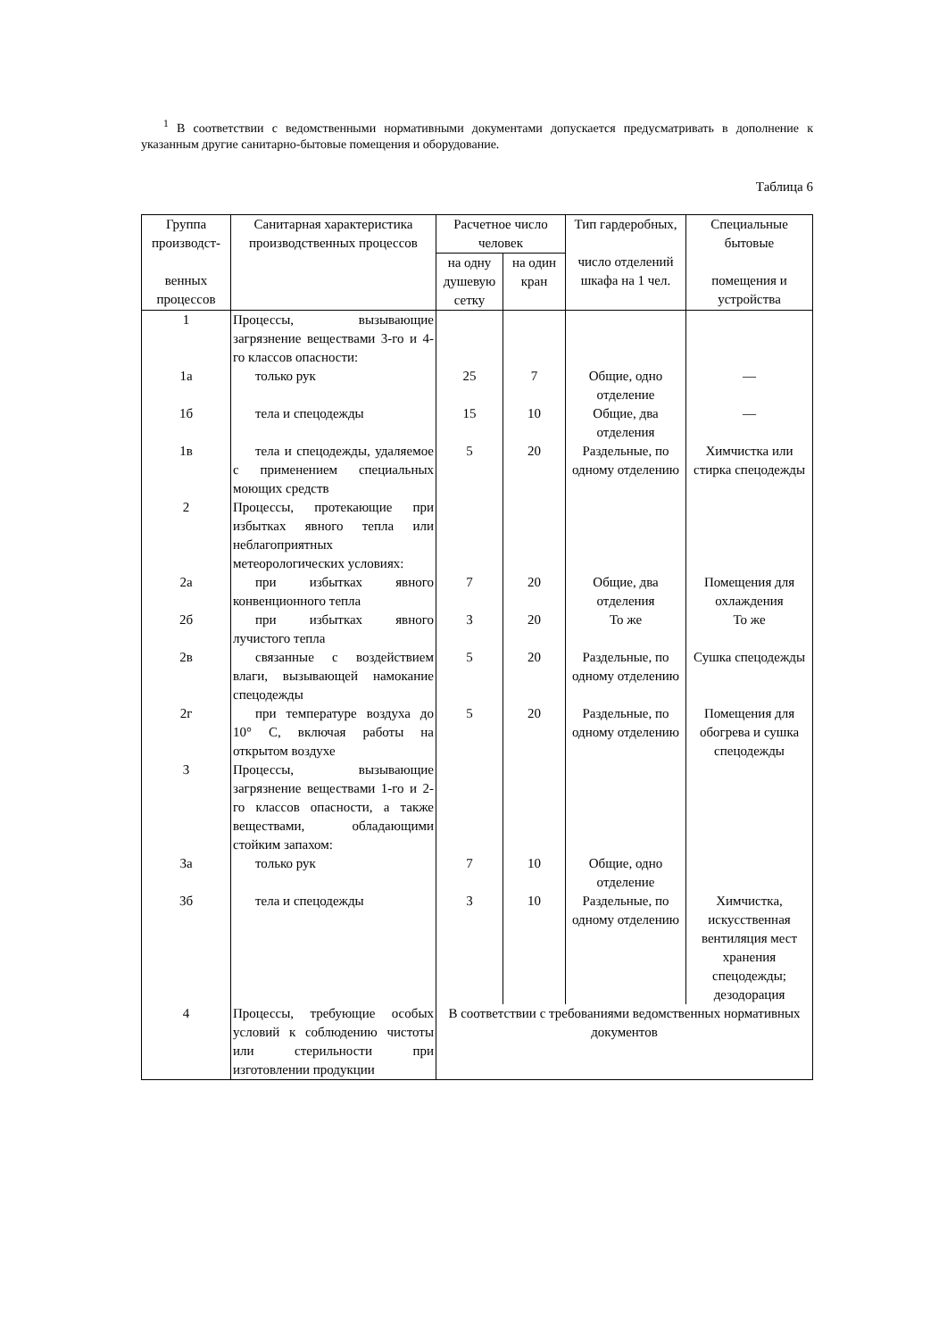<sup>1</sup> В соответствии с ведомственными нормативными документами допускается предусматривать в дополнение к указанным другие санитарно-бытовые помещения и оборудование.
Таблица 6
| Группа производст- венных процессов | Санитарная характеристика производственных процессов | Расчетное число человек | | Тип гардеробных, число отделений шкафа на 1 чел. | Специальные бытовые помещения и устройства |
| --- | --- | --- | --- | --- | --- |
| | | на одну душевую сетку | на один кран | | |
| 1 | Процессы, вызывающие загрязнение веществами 3-го и 4-го классов опасности: | | | | |
| 1а | только рук | 25 | 7 | Общие, одно отделение | — |
| 1б | тела и спецодежды | 15 | 10 | Общие, два отделения | — |
| 1в | тела и спецодежды, удаляемое с применением специальных моющих средств | 5 | 20 | Раздельные, по одному отделению | Химчистка или стирка спецодежды |
| 2 | Процессы, протекающие при избытках явного тепла или неблагоприятных метеорологических условиях: | | | | |
| 2а | при избытках явного конвенционного тепла | 7 | 20 | Общие, два отделения | Помещения для охлаждения |
| 2б | при избытках явного лучистого тепла | 3 | 20 | То же | То же |
| 2в | связанные с воздействием влаги, вызывающей намокание спецодежды | 5 | 20 | Раздельные, по одному отделению | Сушка спецодежды |
| 2г | при температуре воздуха до 10° С, включая работы на открытом воздухе | 5 | 20 | Раздельные, по одному отделению | Помещения для обогрева и сушка спецодежды |
| 3 | Процессы, вызывающие загрязнение веществами 1-го и 2-го классов опасности, а также веществами, обладающими стойким запахом: | | | | |
| 3а | только рук | 7 | 10 | Общие, одно отделение | |
| 3б | тела и спецодежды | 3 | 10 | Раздельные, по одному отделению | Химчистка, искусственная вентиляция мест хранения спецодежды; дезодорация |
| 4 | Процессы, требующие особых условий к соблюдению чистоты или стерильности при изготовлении продукции | В соответствии с требованиями ведомственных нормативных документов | | | |